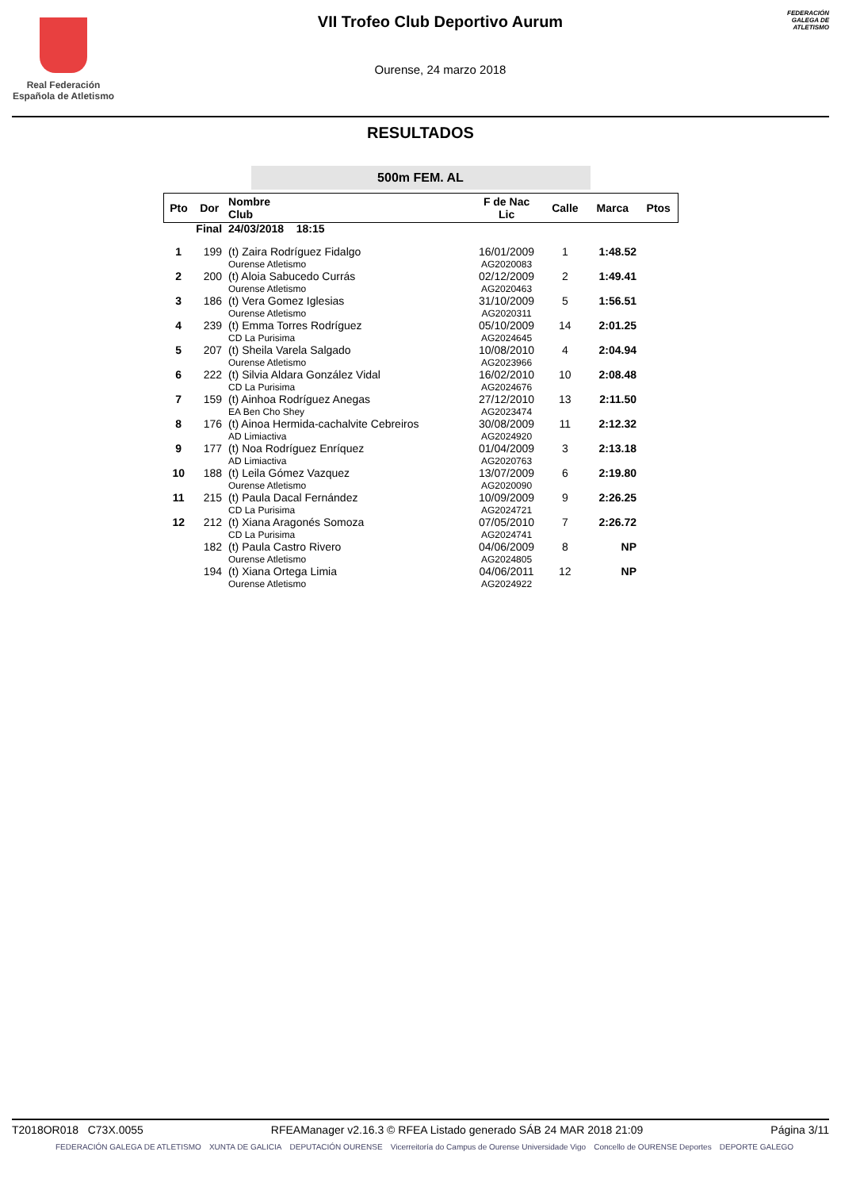Real Federación
Española de Atletismo
VII Trofeo Club Deportivo Aurum
Ourense, 24 marzo 2018
FEDERACIÓN GALEGA DE ATLETISMO
RESULTADOS
500m FEM. AL
| Pto | Dor | Nombre Club | F de Nac Lic | Calle | Marca | Ptos |
| --- | --- | --- | --- | --- | --- | --- |
| Final | | 24/03/2018 18:15 | | | | |
| 1 | 199 | (t) Zaira Rodríguez Fidalgo Ourense Atletismo | 16/01/2009 AG2020083 | 1 | 1:48.52 | |
| 2 | 200 | (t) Aloia Sabucedo Currás Ourense Atletismo | 02/12/2009 AG2020463 | 2 | 1:49.41 | |
| 3 | 186 | (t) Vera Gomez Iglesias Ourense Atletismo | 31/10/2009 AG2020311 | 5 | 1:56.51 | |
| 4 | 239 | (t) Emma Torres Rodríguez CD La Purisima | 05/10/2009 AG2024645 | 14 | 2:01.25 | |
| 5 | 207 | (t) Sheila Varela Salgado Ourense Atletismo | 10/08/2010 AG2023966 | 4 | 2:04.94 | |
| 6 | 222 | (t) Silvia Aldara González Vidal CD La Purisima | 16/02/2010 AG2024676 | 10 | 2:08.48 | |
| 7 | 159 | (t) Ainhoa Rodríguez Anegas EA Ben Cho Shey | 27/12/2010 AG2023474 | 13 | 2:11.50 | |
| 8 | 176 | (t) Ainoa Hermida-cachalvite Cebreiros AD Limiactiva | 30/08/2009 AG2024920 | 11 | 2:12.32 | |
| 9 | 177 | (t) Noa Rodríguez Enríquez AD Limiactiva | 01/04/2009 AG2020763 | 3 | 2:13.18 | |
| 10 | 188 | (t) Leila Gómez Vazquez Ourense Atletismo | 13/07/2009 AG2020090 | 6 | 2:19.80 | |
| 11 | 215 | (t) Paula Dacal Fernández CD La Purisima | 10/09/2009 AG2024721 | 9 | 2:26.25 | |
| 12 | 212 | (t) Xiana Aragonés Somoza CD La Purisima | 07/05/2010 AG2024741 | 7 | 2:26.72 | |
| | 182 | (t) Paula Castro Rivero Ourense Atletismo | 04/06/2009 AG2024805 | 8 | NP | |
| | 194 | (t) Xiana Ortega Limia Ourense Atletismo | 04/06/2011 AG2024922 | 12 | NP | |
T2018OR018 C73X.0055 RFEAManager v2.16.3 © RFEA Listado generado SÁB 24 MAR 2018 21:09 Página 3/11
FEDERACIÓN GALEGA DE ATLETISMO XUNTA DE GALICIA DEPUTACIÓN OURENSE Vicerreitoría do Campus de Ourense Universidade Vigo Concello de OURENSE Deportes DEPORTE GALEGO